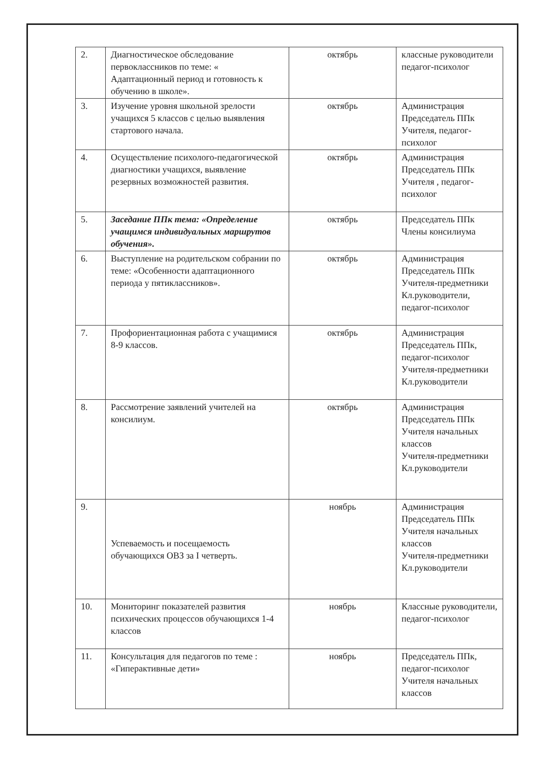| 2. | Диагностическое обследование первоклассников по теме: « Адаптационный период и готовность к обучению в школе». | октябрь | классные руководители педагог-психолог |
| 3. | Изучение уровня школьной зрелости учащихся 5 классов с целью выявления стартового начала. | октябрь | Администрация Председатель ППк Учителя, педагог-психолог |
| 4. | Осуществление психолого-педагогической диагностики учащихся, выявление резервных возможностей развития. | октябрь | Администрация Председатель ППк Учителя , педагог-психолог |
| 5. | Заседание ППк тема: «Определение учащимся индивидуальных маршрутов обучения». | октябрь | Председатель ППк Члены консилиума |
| 6. | Выступление на родительском собрании по теме: «Особенности адаптационного периода у пятиклассников». | октябрь | Администрация Председатель ППк Учителя-предметники Кл.руководители, педагог-психолог |
| 7. | Профориентационная работа с учащимися 8-9 классов. | октябрь | Администрация Председатель ППк, педагог-психолог Учителя-предметники Кл.руководители |
| 8. | Рассмотрение заявлений учителей на консилиум. | октябрь | Администрация Председатель ППк Учителя начальных классов Учителя-предметники Кл.руководители |
| 9. | Успеваемость и посещаемость обучающихся ОВЗ за I четверть. | ноябрь | Администрация Председатель ППк Учителя начальных классов Учителя-предметники Кл.руководители |
| 10. | Мониторинг показателей развития психических процессов обучающихся 1-4 классов | ноябрь | Классные руководители, педагог-психолог |
| 11. | Консультация для педагогов по теме : «Гиперактивные дети» | ноябрь | Председатель ППк, педагог-психолог Учителя начальных классов |